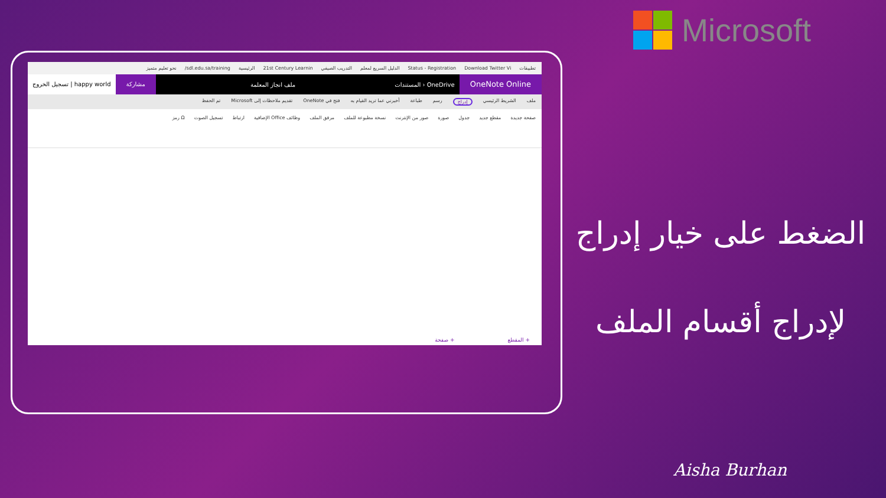Microsoft
تطبيقات Download Twitter Vi Status - Registration الدليل السريع لمعلم التدريب الصيفي 21st Century Learnin الرئيسية sdl.edu.sa/training/ نحو تعليم متميز
OneNote Online OneDrive ‹ المستندات ملف انجاز المعلمة مشاركة happy world | تسجيل الخروج
ملف الشريط الرئيسي إدراج رسم طباعة أخبرني عما تريد القيام به فتح في OneNote تقديم ملاحظات إلى Microsoft تم الحفظ
صفحة جديدة مقطع جديد جدول صورة صور من الإنترنت نسخة مطبوعة للملف مرفق الملف وظائف Office الإضافية ارتباط تسجيل الصوت Ω رمز
+ المقطع + صفحة
الضغط على خيار إدراج
لإدراج أقسام الملف
Aisha Burhan